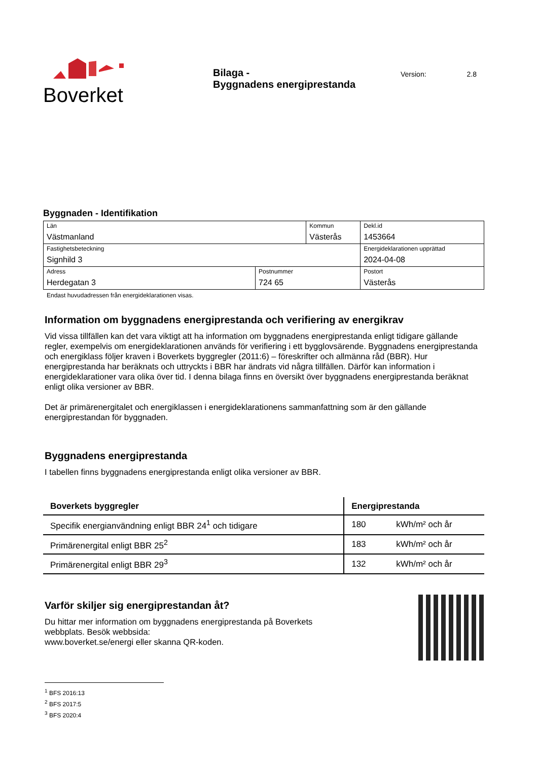Boverket
Bilaga -
Byggnadens energiprestanda
Version: 2.8
Byggnaden - Identifikation
| Län Västmanland | | Kommun Västerås | | Dekl.id 1453664 |
| Fastighetsbeteckning Signhild 3 | | | | Energideklarationen upprättad 2024-04-08 |
| Adress Herdegatan 3 | Postnummer 724 65 | | Postort Västerås | |
Endast huvudadressen från energideklarationen visas.
Information om byggnadens energiprestanda och verifiering av energikrav
Vid vissa tillfällen kan det vara viktigt att ha information om byggnadens energiprestanda enligt tidigare gällande regler, exempelvis om energideklarationen används för verifiering i ett bygglovsärende. Byggnadens energiprestanda och energiklass följer kraven i Boverkets byggregler (2011:6) – föreskrifter och allmänna råd (BBR). Hur energiprestanda har beräknats och uttryckts i BBR har ändrats vid några tillfällen. Därför kan information i energideklarationer vara olika över tid. I denna bilaga finns en översikt över byggnadens energiprestanda beräknat enligt olika versioner av BBR.
Det är primärenergitalet och energiklassen i energideklarationens sammanfattning som är den gällande energiprestandan för byggnaden.
Byggnadens energiprestanda
I tabellen finns byggnadens energiprestanda enligt olika versioner av BBR.
| Boverkets byggregler | Energiprestanda | |
| --- | --- | --- |
| Specifik energianvändning enligt BBR 24<sup>1</sup> och tidigare | 180 | kWh/m² och år |
| Primärenergital enligt BBR 25<sup>2</sup> | 183 | kWh/m² och år |
| Primärenergital enligt BBR 29<sup>3</sup> | 132 | kWh/m² och år |
Varför skiljer sig energiprestandan åt?
Du hittar mer information om byggnadens energiprestanda på Boverkets
webbplats. Besök webbsida:
www.boverket.se/energi eller skanna QR-koden.
<sup>1</sup> BFS 2016:13
<sup>2</sup> BFS 2017:5
<sup>3</sup> BFS 2020:4